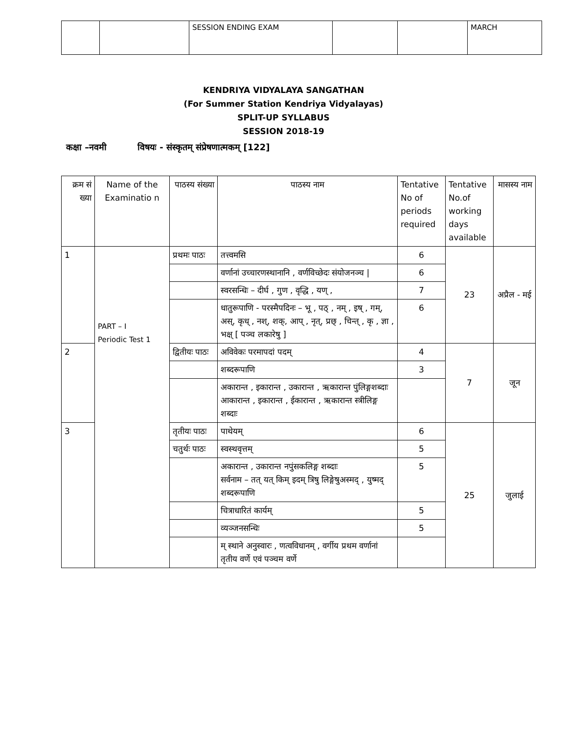| | | SESSION ENDING EXAM | | | MARCH |
KENDRIYA VIDYALAYA SANGATHAN
(For Summer Station Kendriya Vidyalayas)
SPLIT-UP SYLLABUS
SESSION 2018-19
कक्षा –नवमी विषयः - संस्कृतम् संप्रेषणात्मकम् [122]
| क्रम सं ख्या | Name of the Examinatio n | पाठस्य संख्या | पाठस्य नाम | Tentative No of periods required | Tentative No.of working days available | मासस्य नाम |
| --- | --- | --- | --- | --- | --- | --- |
| 1 | PART – I Periodic Test 1 | प्रथमः पाठः | तत्त्वमसि | 6 | 23 | अप्रैल - मई |
| | | | वर्णानां उच्चारणस्थानानि , वर्णविच्छेदः संयोजनञ्च / | 6 | | |
| | | | स्वरसन्धिः – दीर्घ , गुण , वृद्धि , यण् , | 7 | | |
| | | | धातुरूपाणि - परस्मैपदिनः – भू , पठ् , नम् , इष् , गम्, अस्, कृध् , नश्, शक्, आप् , नृत्, प्रछ् , चिन्त् , कृ , ज्ञा , भक्ष् [ पञ्च लकारेषु ] | 6 | | |
| 2 | | द्वितीयः पाठः | अविवेकः परमापदां पदम् | 4 | 7 | जून |
| | | | शब्दरूपाणि | 3 | | |
| | | | अकारान्त , इकारान्त , उकारान्त , ऋकारान्त पुंलिङ्गशब्दाः आकारान्त , इकारान्त , ईकारान्त , ऋकारान्त स्त्रीलिङ्ग शब्दाः | | | |
| 3 | | तृतीयः पाठः | पाथेयम् | 6 | 25 | जुलाई |
| | | चतुर्थः पाठः | स्वस्थवृत्तम् | 5 | | |
| | | | अकारान्त , उकारान्त नपुंसकलिङ्ग शब्दाः सर्वनाम – तत् यत् किम् इदम् त्रिषु लिङ्गेषुअस्मद् , युष्मद् शब्दरूपाणि | 5 | | |
| | | | चित्राधारितं कार्यम् | 5 | | |
| | | | व्यञ्जनसन्धिः | 5 | | |
| | | | म् स्थाने अनुस्वारः , णत्वविधानम् , वर्गीय प्रथम वर्णानां तृतीय वर्णे एवं पञ्चम वर्णे | | | |